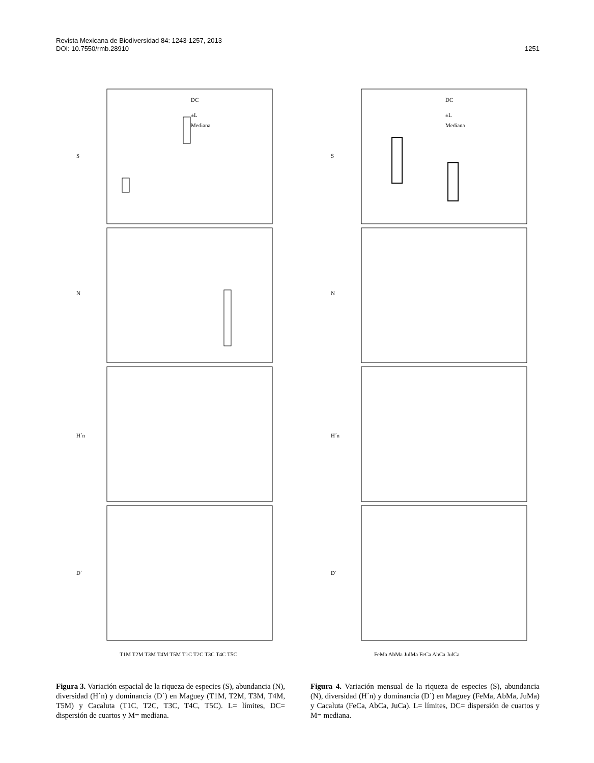Revista Mexicana de Biodiversidad 84: 1243-1257, 2013
DOI: 10.7550/rmb.28910 1251
S
N
H´n
D´
DC
±L
Mediana
T1M T2M T3M T4M T5M T1C T2C T3C T4C T5C
Figura 3. Variación espacial de la riqueza de especies (S), abundancia (N), diversidad (H´n) y dominancia (D´) en Maguey (T1M, T2M, T3M, T4M, T5M) y Cacaluta (T1C, T2C, T3C, T4C, T5C). L= límites, DC= dispersión de cuartos y M= mediana.
S
N
H´n
D´
DC
±L
Mediana
FeMa AbMa JulMa FeCa AbCa JulCa
Figura 4. Variación mensual de la riqueza de especies (S), abundancia (N), diversidad (H´n) y dominancia (D´) en Maguey (FeMa, AbMa, JuMa) y Cacaluta (FeCa, AbCa, JuCa). L= límites, DC= dispersión de cuartos y M= mediana.